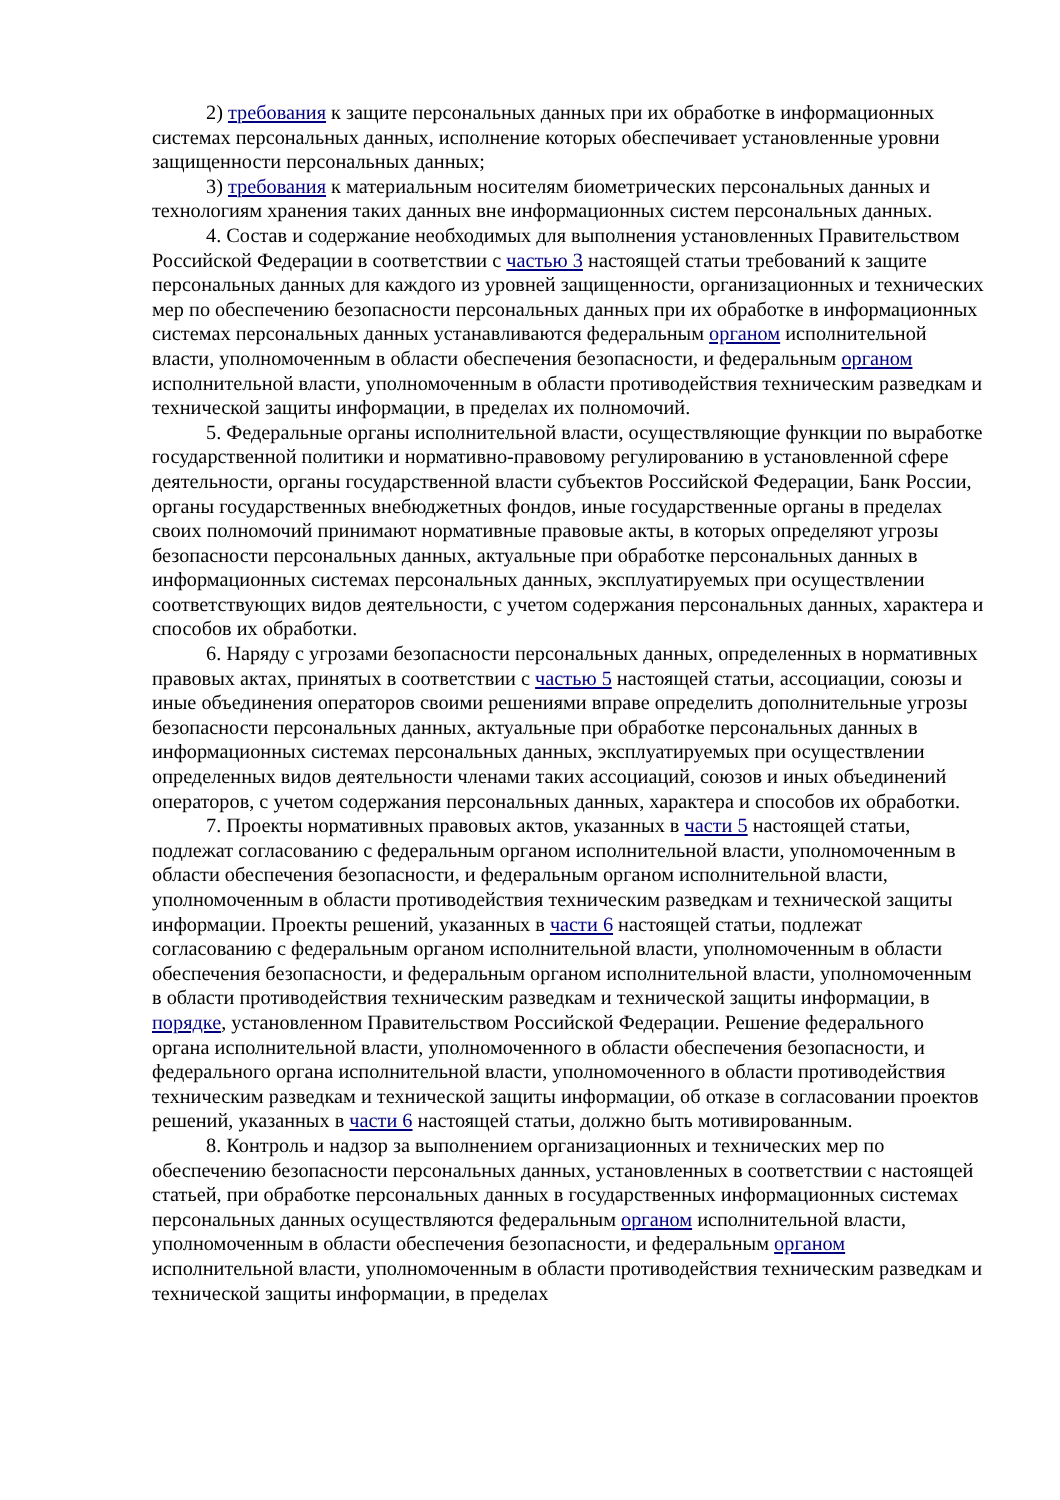2) требования к защите персональных данных при их обработке в информационных системах персональных данных, исполнение которых обеспечивает установленные уровни защищенности персональных данных;
3) требования к материальным носителям биометрических персональных данных и технологиям хранения таких данных вне информационных систем персональных данных.
4. Состав и содержание необходимых для выполнения установленных Правительством Российской Федерации в соответствии с частью 3 настоящей статьи требований к защите персональных данных для каждого из уровней защищенности, организационных и технических мер по обеспечению безопасности персональных данных при их обработке в информационных системах персональных данных устанавливаются федеральным органом исполнительной власти, уполномоченным в области обеспечения безопасности, и федеральным органом исполнительной власти, уполномоченным в области противодействия техническим разведкам и технической защиты информации, в пределах их полномочий.
5. Федеральные органы исполнительной власти, осуществляющие функции по выработке государственной политики и нормативно-правовому регулированию в установленной сфере деятельности, органы государственной власти субъектов Российской Федерации, Банк России, органы государственных внебюджетных фондов, иные государственные органы в пределах своих полномочий принимают нормативные правовые акты, в которых определяют угрозы безопасности персональных данных, актуальные при обработке персональных данных в информационных системах персональных данных, эксплуатируемых при осуществлении соответствующих видов деятельности, с учетом содержания персональных данных, характера и способов их обработки.
6. Наряду с угрозами безопасности персональных данных, определенных в нормативных правовых актах, принятых в соответствии с частью 5 настоящей статьи, ассоциации, союзы и иные объединения операторов своими решениями вправе определить дополнительные угрозы безопасности персональных данных, актуальные при обработке персональных данных в информационных системах персональных данных, эксплуатируемых при осуществлении определенных видов деятельности членами таких ассоциаций, союзов и иных объединений операторов, с учетом содержания персональных данных, характера и способов их обработки.
7. Проекты нормативных правовых актов, указанных в части 5 настоящей статьи, подлежат согласованию с федеральным органом исполнительной власти, уполномоченным в области обеспечения безопасности, и федеральным органом исполнительной власти, уполномоченным в области противодействия техническим разведкам и технической защиты информации. Проекты решений, указанных в части 6 настоящей статьи, подлежат согласованию с федеральным органом исполнительной власти, уполномоченным в области обеспечения безопасности, и федеральным органом исполнительной власти, уполномоченным в области противодействия техническим разведкам и технической защиты информации, в порядке, установленном Правительством Российской Федерации. Решение федерального органа исполнительной власти, уполномоченного в области обеспечения безопасности, и федерального органа исполнительной власти, уполномоченного в области противодействия техническим разведкам и технической защиты информации, об отказе в согласовании проектов решений, указанных в части 6 настоящей статьи, должно быть мотивированным.
8. Контроль и надзор за выполнением организационных и технических мер по обеспечению безопасности персональных данных, установленных в соответствии с настоящей статьей, при обработке персональных данных в государственных информационных системах персональных данных осуществляются федеральным органом исполнительной власти, уполномоченным в области обеспечения безопасности, и федеральным органом исполнительной власти, уполномоченным в области противодействия техническим разведкам и технической защиты информации, в пределах